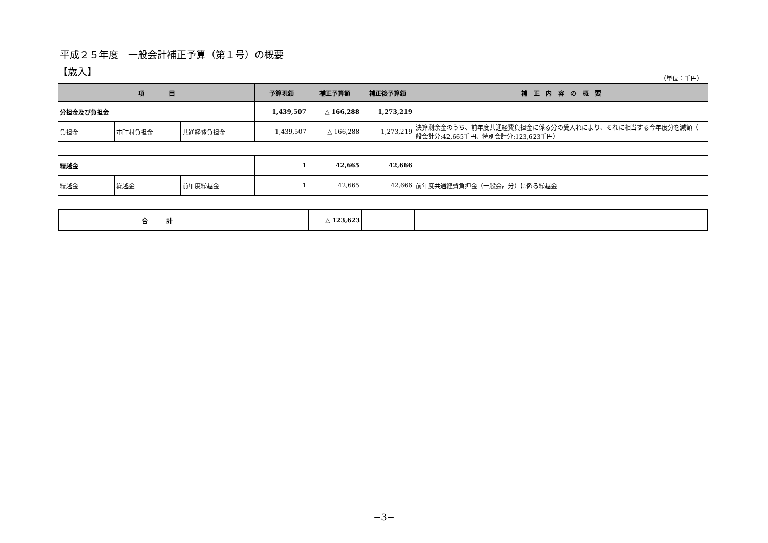平成２５年度　一般会計補正予算（第１号）の概要
【歳入】
（単位：千円）
| 項 目 | | | 予算現額 | 補正予算額 | 補正後予算額 | 補 正 内 容 の 概 要 |
| --- | --- | --- | --- | --- | --- | --- |
| 分担金及び負担金 | | | 1,439,507 | △ 166,288 | 1,273,219 | |
| 負担金 | 市町村負担金 | 共通経費負担金 | 1,439,507 | △ 166,288 | 1,273,219 | 決算剰余金のうち、前年度共通経費負担金に係る分の受入れにより、それに相当する今年度分を減額（一般会計分:42,665千円、特別会計分:123,623千円） |
| 繰越金 | | | 1 | 42,665 | 42,666 | |
| 繰越金 | 繰越金 | 前年度繰越金 | 1 | 42,665 | 42,666 | 前年度共通経費負担金（一般会計分）に係る繰越金 |
| 合 計 | | △ 123,623 | | |
−3−